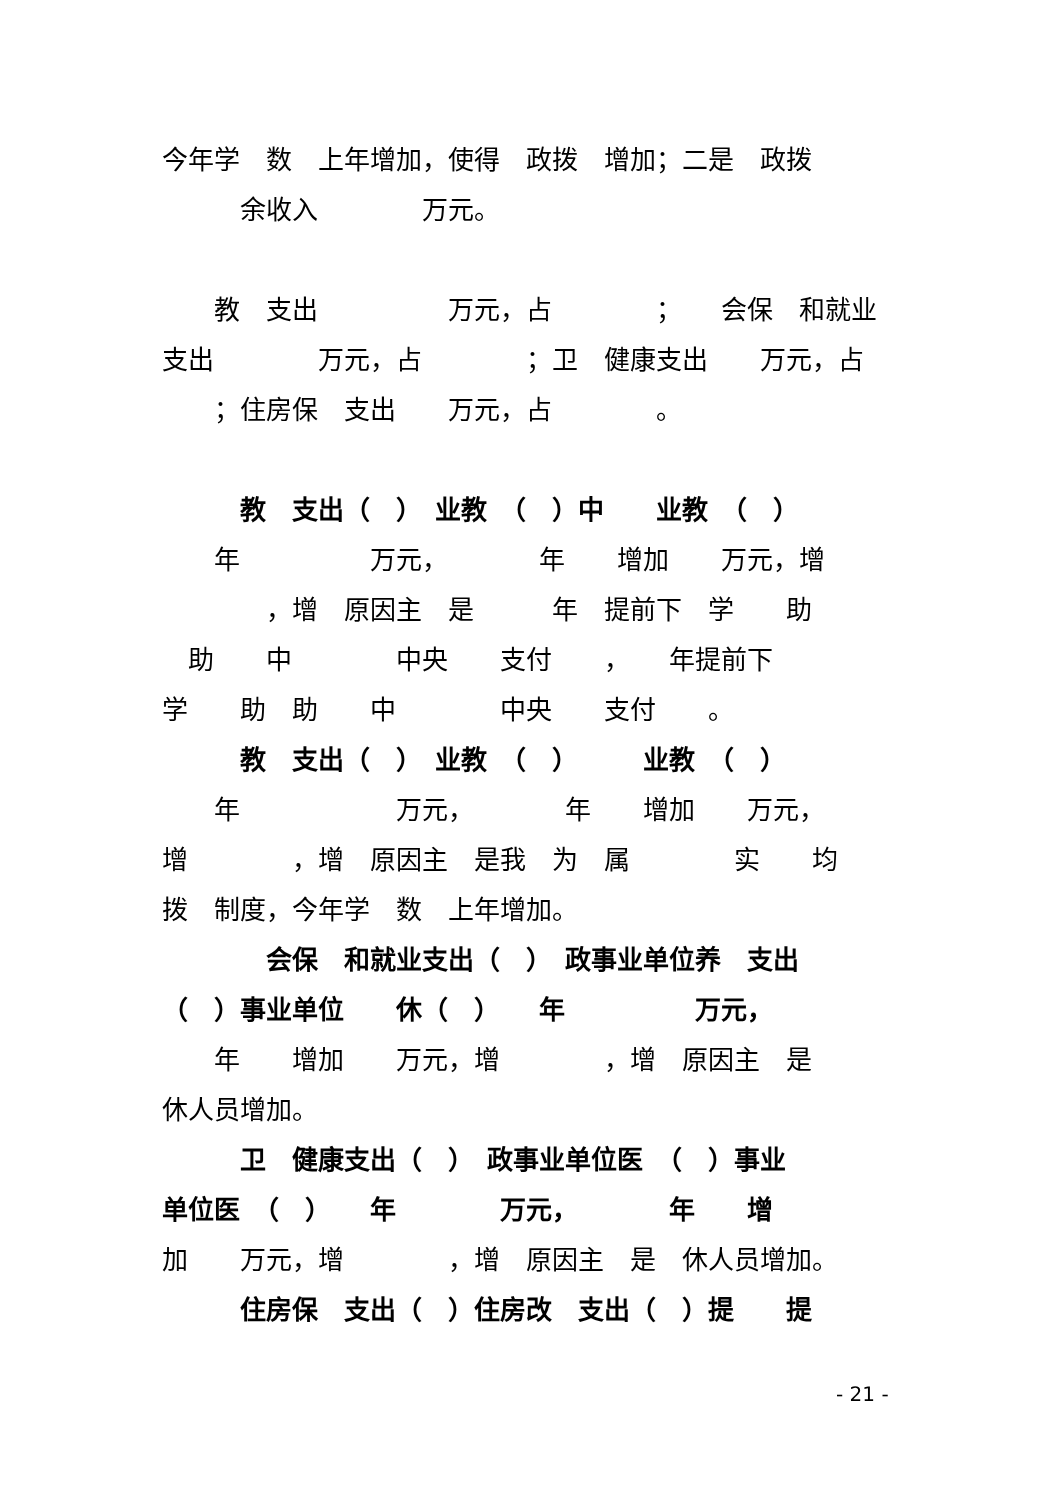今年学　数　上年增加，使得　政拨　增加；二是　政拨
　　　余收入　　　　万元。
　　教　支出　　　　　万元，占　　　　；　　会保　和就业
支出　　　　万元，占　　　　；卫　健康支出　　万元，占
　　；住房保　支出　　万元，占　　　　。
　　　教　支出（　）　业教　（　）中　　业教　（　）
　　年　　　　　万元，　　　　年　　增加　　万元，增
　　　　，增　原因主　是　　　年　提前下　学　　助
　助　　中　　　　中央　　支付　　，　　年提前下
学　　助　助　　中　　　　中央　　支付　　。
　　　教　支出（　）　业教　（　）　　　业教　（　）
　　年　　　　　　万元，　　　　年　　增加　　万元，
增　　　　，增　原因主　是我　为　属　　　　实　　均
拨　制度，今年学　数　上年增加。
　　　　会保　和就业支出（　）　政事业单位养　支出
（　）事业单位　　休（　）　　年　　　　　万元，
　　年　　增加　　万元，增　　　　，增　原因主　是
休人员增加。
　　　卫　健康支出（　）　政事业单位医　（　）事业
单位医　（　）　　年　　　　万元，　　　　年　　增
加　　万元，增　　　　，增　原因主　是　休人员增加。
　　　住房保　支出（　）住房改　支出（　）提　　提
- 21 -